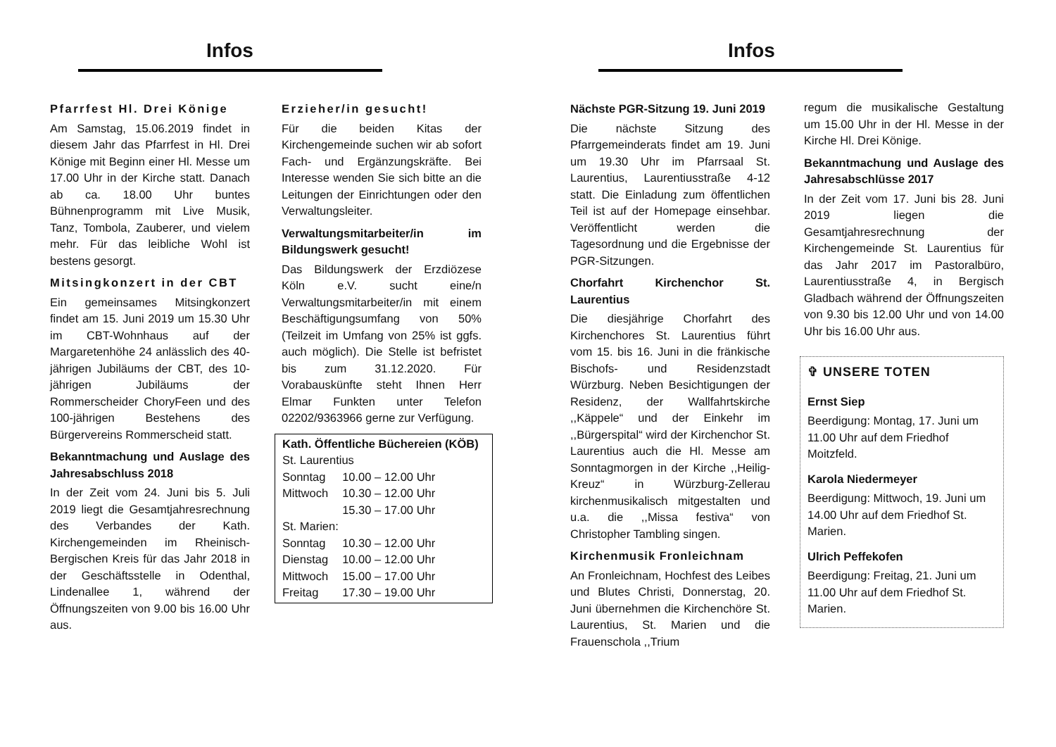Infos
Pfarrfest Hl. Drei Könige
Am Samstag, 15.06.2019 findet in diesem Jahr das Pfarrfest in Hl. Drei Könige mit Beginn einer Hl. Messe um 17.00 Uhr in der Kirche statt. Danach ab ca. 18.00 Uhr buntes Bühnenprogramm mit Live Musik, Tanz, Tombola, Zauberer, und vielem mehr. Für das leibliche Wohl ist bestens gesorgt.
Mitsingkonzert in der CBT
Ein gemeinsames Mitsingkonzert findet am 15. Juni 2019 um 15.30 Uhr im CBT-Wohnhaus auf der Margaretenhöhe 24 anlässlich des 40-jährigen Jubiläums der CBT, des 10-jährigen Jubiläums der Rommerscheider ChoryFeen und des 100-jährigen Bestehens des Bürgervereins Rommerscheid statt.
Bekanntmachung und Auslage des Jahresabschluss 2018
In der Zeit vom 24. Juni bis 5. Juli 2019 liegt die Gesamtjahresrechnung des Verbandes der Kath. Kirchengemeinden im Rheinisch-Bergischen Kreis für das Jahr 2018 in der Geschäftsstelle in Odenthal, Lindenallee 1, während der Öffnungszeiten von 9.00 bis 16.00 Uhr aus.
Erzieher/in gesucht!
Für die beiden Kitas der Kirchengemeinde suchen wir ab sofort Fach- und Ergänzungskräfte. Bei Interesse wenden Sie sich bitte an die Leitungen der Einrichtungen oder den Verwaltungsleiter.
Verwaltungsmitarbeiter/in im Bildungswerk gesucht!
Das Bildungswerk der Erzdiözese Köln e.V. sucht eine/n Verwaltungsmitarbeiter/in mit einem Beschäftigungsumfang von 50% (Teilzeit im Umfang von 25% ist ggfs. auch möglich). Die Stelle ist befristet bis zum 31.12.2020. Für Vorabauskünfte steht Ihnen Herr Elmar Funkten unter Telefon 02202/9363966 gerne zur Verfügung.
Kath. Öffentliche Büchereien (KÖB)
| St. Laurentius | |
| Sonntag | 10.00 – 12.00 Uhr |
| Mittwoch | 10.30 – 12.00 Uhr |
| | 15.30 – 17.00 Uhr |
| St. Marien: | |
| Sonntag | 10.30 – 12.00 Uhr |
| Dienstag | 10.00 – 12.00 Uhr |
| Mittwoch | 15.00 – 17.00 Uhr |
| Freitag | 17.30 – 19.00 Uhr |
Infos
Nächste PGR-Sitzung 19. Juni 2019
Die nächste Sitzung des Pfarrgemeinderats findet am 19. Juni um 19.30 Uhr im Pfarrsaal St. Laurentius, Laurentiusstraße 4-12 statt. Die Einladung zum öffentlichen Teil ist auf der Homepage einsehbar. Veröffentlicht werden die Tagesordnung und die Ergebnisse der PGR-Sitzungen.
Chorfahrt Kirchenchor St. Laurentius
Die diesjährige Chorfahrt des Kirchenchores St. Laurentius führt vom 15. bis 16. Juni in die fränkische Bischofs- und Residenzstadt Würzburg. Neben Besichtigungen der Residenz, der Wallfahrtskirche ,,Käppele“ und der Einkehr im ,,Bürgerspital“ wird der Kirchenchor St. Laurentius auch die Hl. Messe am Sonntagmorgen in der Kirche ,,Heilig-Kreuz“ in Würzburg-Zellerau kirchenmusikalisch mitgestalten und u.a. die ,,Missa festiva“ von Christopher Tambling singen.
Kirchenmusik Fronleichnam
An Fronleichnam, Hochfest des Leibes und Blutes Christi, Donnerstag, 20. Juni übernehmen die Kirchenchöre St. Laurentius, St. Marien und die Frauenschola ,,Trium
regum die musikalische Gestaltung um 15.00 Uhr in der Hl. Messe in der Kirche Hl. Drei Könige.
Bekanntmachung und Auslage des Jahresabschlüsse 2017
In der Zeit vom 17. Juni bis 28. Juni 2019 liegen die Gesamtjahresrechnung der Kirchengemeinde St. Laurentius für das Jahr 2017 im Pastoralbüro, Laurentiusstraße 4, in Bergisch Gladbach während der Öffnungszeiten von 9.30 bis 12.00 Uhr und von 14.00 Uhr bis 16.00 Uhr aus.
✞ UNSERE TOTEN
Ernst Siep
Beerdigung: Montag, 17. Juni um 11.00 Uhr auf dem Friedhof Moitzfeld.
Karola Niedermeyer
Beerdigung: Mittwoch, 19. Juni um 14.00 Uhr auf dem Friedhof St. Marien.
Ulrich Peffekofen
Beerdigung: Freitag, 21. Juni um 11.00 Uhr auf dem Friedhof St. Marien.